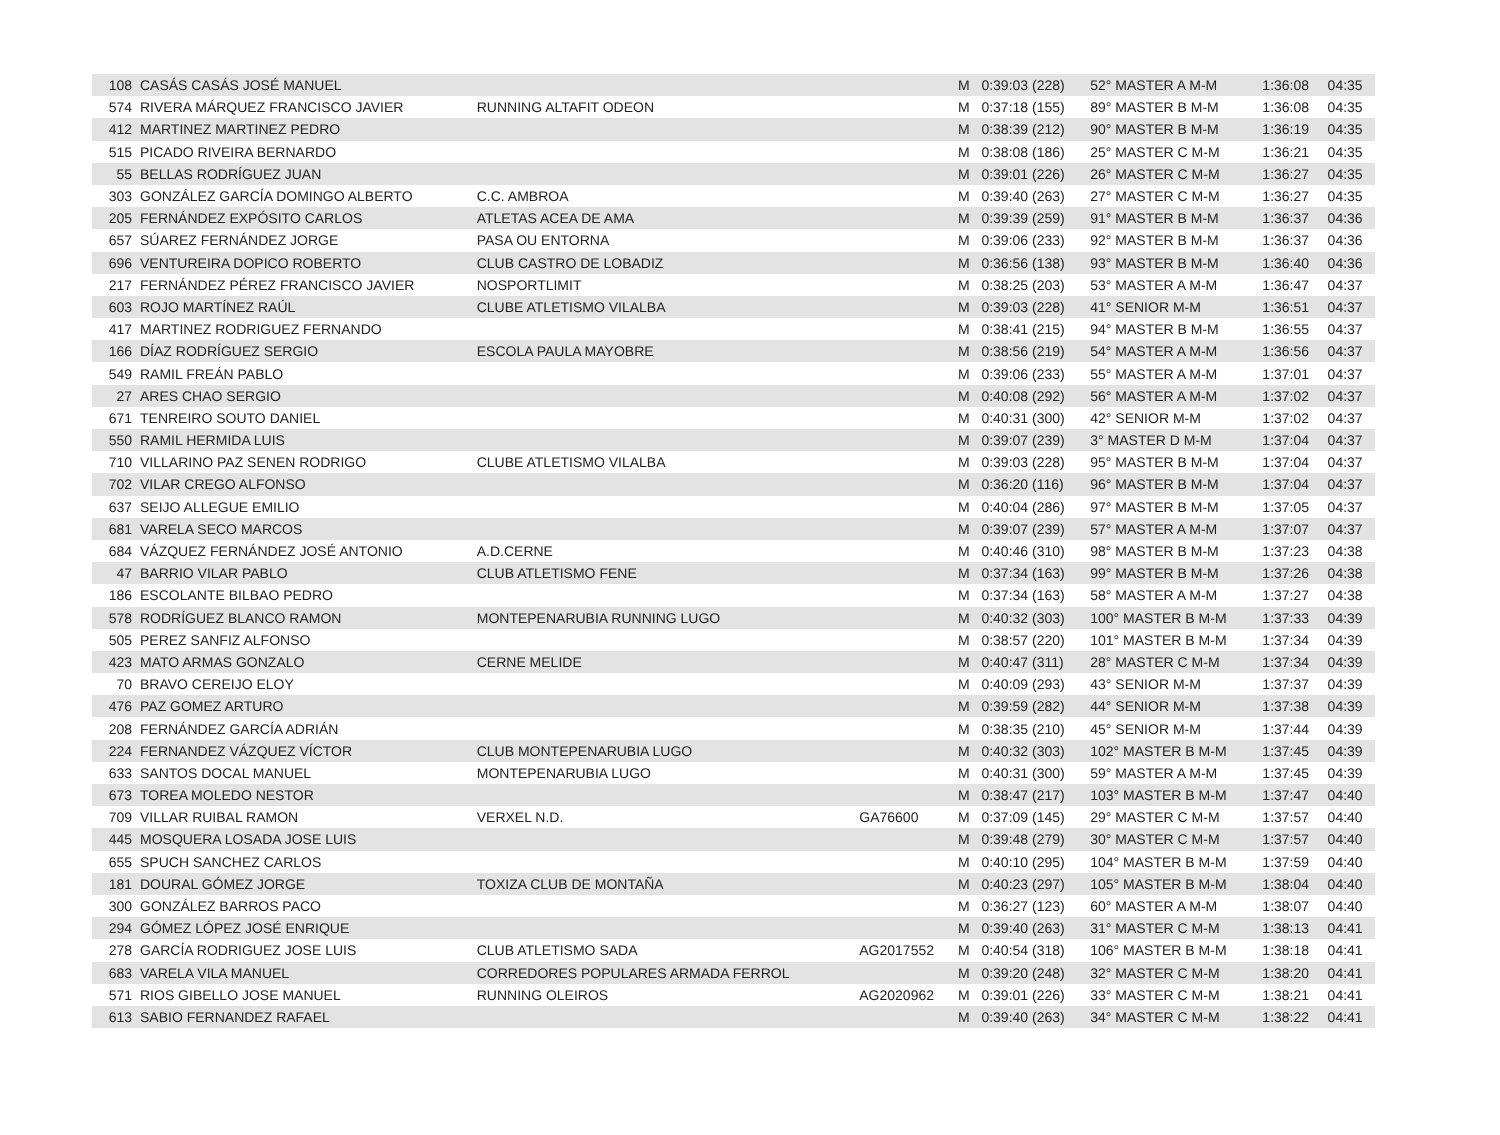| 108 | CASÁS CASÁS JOSÉ MANUEL | | | M | 0:39:03 (228) | 52° MASTER A M-M | 1:36:08 | 04:35 |
| 574 | RIVERA MÁRQUEZ FRANCISCO JAVIER | RUNNING ALTAFIT ODEON | | M | 0:37:18 (155) | 89° MASTER B M-M | 1:36:08 | 04:35 |
| 412 | MARTINEZ MARTINEZ PEDRO | | | M | 0:38:39 (212) | 90° MASTER B M-M | 1:36:19 | 04:35 |
| 515 | PICADO RIVEIRA BERNARDO | | | M | 0:38:08 (186) | 25° MASTER C M-M | 1:36:21 | 04:35 |
| 55 | BELLAS RODRÍGUEZ JUAN | | | M | 0:39:01 (226) | 26° MASTER C M-M | 1:36:27 | 04:35 |
| 303 | GONZÁLEZ GARCÍA DOMINGO ALBERTO | C.C. AMBROA | | M | 0:39:40 (263) | 27° MASTER C M-M | 1:36:27 | 04:35 |
| 205 | FERNÁNDEZ EXPÓSITO CARLOS | ATLETAS ACEA DE AMA | | M | 0:39:39 (259) | 91° MASTER B M-M | 1:36:37 | 04:36 |
| 657 | SÚAREZ FERNÁNDEZ JORGE | PASA OU ENTORNA | | M | 0:39:06 (233) | 92° MASTER B M-M | 1:36:37 | 04:36 |
| 696 | VENTUREIRA DOPICO ROBERTO | CLUB CASTRO DE LOBADIZ | | M | 0:36:56 (138) | 93° MASTER B M-M | 1:36:40 | 04:36 |
| 217 | FERNÁNDEZ PÉREZ FRANCISCO JAVIER | NOSPORTLIMIT | | M | 0:38:25 (203) | 53° MASTER A M-M | 1:36:47 | 04:37 |
| 603 | ROJO MARTÍNEZ RAÚL | CLUBE ATLETISMO VILALBA | | M | 0:39:03 (228) | 41° SENIOR M-M | 1:36:51 | 04:37 |
| 417 | MARTINEZ RODRIGUEZ FERNANDO | | | M | 0:38:41 (215) | 94° MASTER B M-M | 1:36:55 | 04:37 |
| 166 | DÍAZ RODRÍGUEZ SERGIO | ESCOLA PAULA MAYOBRE | | M | 0:38:56 (219) | 54° MASTER A M-M | 1:36:56 | 04:37 |
| 549 | RAMIL FREÁN PABLO | | | M | 0:39:06 (233) | 55° MASTER A M-M | 1:37:01 | 04:37 |
| 27 | ARES CHAO SERGIO | | | M | 0:40:08 (292) | 56° MASTER A M-M | 1:37:02 | 04:37 |
| 671 | TENREIRO SOUTO DANIEL | | | M | 0:40:31 (300) | 42° SENIOR M-M | 1:37:02 | 04:37 |
| 550 | RAMIL HERMIDA LUIS | | | M | 0:39:07 (239) | 3° MASTER D M-M | 1:37:04 | 04:37 |
| 710 | VILLARINO PAZ SENEN RODRIGO | CLUBE ATLETISMO VILALBA | | M | 0:39:03 (228) | 95° MASTER B M-M | 1:37:04 | 04:37 |
| 702 | VILAR CREGO ALFONSO | | | M | 0:36:20 (116) | 96° MASTER B M-M | 1:37:04 | 04:37 |
| 637 | SEIJO ALLEGUE EMILIO | | | M | 0:40:04 (286) | 97° MASTER B M-M | 1:37:05 | 04:37 |
| 681 | VARELA SECO MARCOS | | | M | 0:39:07 (239) | 57° MASTER A M-M | 1:37:07 | 04:37 |
| 684 | VÁZQUEZ FERNÁNDEZ JOSÉ ANTONIO | A.D.CERNE | | M | 0:40:46 (310) | 98° MASTER B M-M | 1:37:23 | 04:38 |
| 47 | BARRIO VILAR PABLO | CLUB ATLETISMO FENE | | M | 0:37:34 (163) | 99° MASTER B M-M | 1:37:26 | 04:38 |
| 186 | ESCOLANTE BILBAO PEDRO | | | M | 0:37:34 (163) | 58° MASTER A M-M | 1:37:27 | 04:38 |
| 578 | RODRÍGUEZ BLANCO RAMON | MONTEPENARUBIA RUNNING LUGO | | M | 0:40:32 (303) | 100° MASTER B M-M | 1:37:33 | 04:39 |
| 505 | PEREZ SANFIZ ALFONSO | | | M | 0:38:57 (220) | 101° MASTER B M-M | 1:37:34 | 04:39 |
| 423 | MATO ARMAS GONZALO | CERNE MELIDE | | M | 0:40:47 (311) | 28° MASTER C M-M | 1:37:34 | 04:39 |
| 70 | BRAVO CEREIJO ELOY | | | M | 0:40:09 (293) | 43° SENIOR M-M | 1:37:37 | 04:39 |
| 476 | PAZ GOMEZ ARTURO | | | M | 0:39:59 (282) | 44° SENIOR M-M | 1:37:38 | 04:39 |
| 208 | FERNÁNDEZ GARCÍA ADRIÁN | | | M | 0:38:35 (210) | 45° SENIOR M-M | 1:37:44 | 04:39 |
| 224 | FERNANDEZ VÁZQUEZ VÍCTOR | CLUB MONTEPENARUBIA LUGO | | M | 0:40:32 (303) | 102° MASTER B M-M | 1:37:45 | 04:39 |
| 633 | SANTOS DOCAL MANUEL | MONTEPENARUBIA LUGO | | M | 0:40:31 (300) | 59° MASTER A M-M | 1:37:45 | 04:39 |
| 673 | TOREA MOLEDO NESTOR | | | M | 0:38:47 (217) | 103° MASTER B M-M | 1:37:47 | 04:40 |
| 709 | VILLAR RUIBAL RAMON | VERXEL N.D. | GA76600 | M | 0:37:09 (145) | 29° MASTER C M-M | 1:37:57 | 04:40 |
| 445 | MOSQUERA LOSADA JOSE LUIS | | | M | 0:39:48 (279) | 30° MASTER C M-M | 1:37:57 | 04:40 |
| 655 | SPUCH SANCHEZ CARLOS | | | M | 0:40:10 (295) | 104° MASTER B M-M | 1:37:59 | 04:40 |
| 181 | DOURAL GÓMEZ JORGE | TOXIZA CLUB DE MONTAÑA | | M | 0:40:23 (297) | 105° MASTER B M-M | 1:38:04 | 04:40 |
| 300 | GONZÁLEZ BARROS PACO | | | M | 0:36:27 (123) | 60° MASTER A M-M | 1:38:07 | 04:40 |
| 294 | GÓMEZ LÓPEZ JOSÉ ENRIQUE | | | M | 0:39:40 (263) | 31° MASTER C M-M | 1:38:13 | 04:41 |
| 278 | GARCÍA RODRIGUEZ JOSE LUIS | CLUB ATLETISMO SADA | AG2017552 | M | 0:40:54 (318) | 106° MASTER B M-M | 1:38:18 | 04:41 |
| 683 | VARELA VILA MANUEL | CORREDORES POPULARES ARMADA FERROL | | M | 0:39:20 (248) | 32° MASTER C M-M | 1:38:20 | 04:41 |
| 571 | RIOS GIBELLO JOSE MANUEL | RUNNING OLEIROS | AG2020962 | M | 0:39:01 (226) | 33° MASTER C M-M | 1:38:21 | 04:41 |
| 613 | SABIO FERNANDEZ RAFAEL | | | M | 0:39:40 (263) | 34° MASTER C M-M | 1:38:22 | 04:41 |